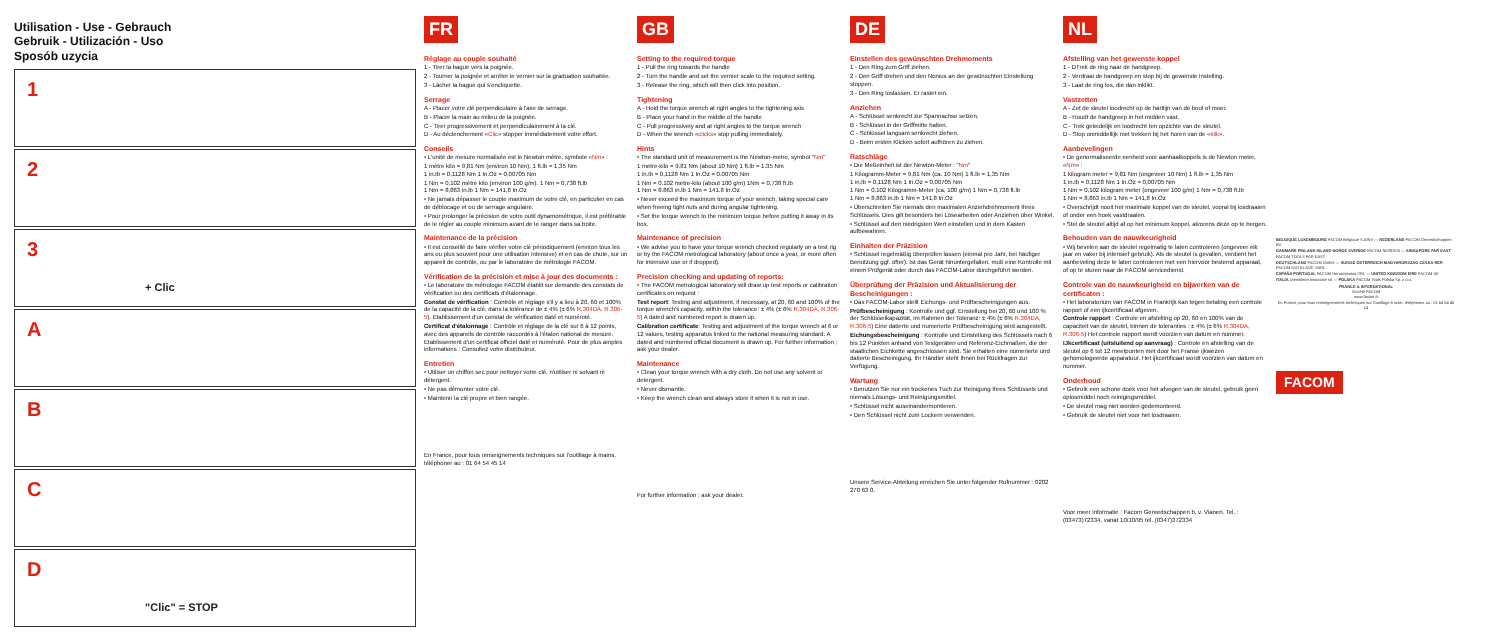Utilisation - Use - Gebrauch
Gebruik - Utilización - Uso
Sposób uzycia
1
2
3
+ Clic
A
B
C
D
"Clic" = STOP
FR
Réglage au couple souhaité
1 - Tirer la bague vers la poignée.
2 - Tourner la poignée et arrêter le vernier sur la graduation souhaitée.
3 - Lâcher la bague qui s'encliquette.
Serrage
A - Placer votre clé perpendiculaire à l'axe de serrage.
B - Placer la main au milieu de la poignée.
C - Tirer progressivement et perpendiculairement à la clé.
D - Au déclenchement «Clic» stopper immédiatement votre effort.
Conseils
• L'unité de mesure normalisée est le Newton mètre, symbole «Nm» :
1 mètre kilo = 9,81 Nm (environ 10 Nm). 1 ft.lb = 1,35 Nm
1 in.lb = 0,1128 Nm 1 In.Oz = 0,00705 Nm
1 Nm = 0,102 mètre kilo (environ 100 g/m). 1 Nm = 0,738 ft.lb
1 Nm = 8,863 in.lb 1 Nm = 141,8 In.Oz
• Ne jamais dépasser le couple maximum de votre clé, en particulier en cas de déblocage et ou de serrage angulaire.
• Pour prolonger la précision de votre outil dynamométrique, il est préférable de le régler au couple minimum avant de le ranger dans sa boite.
Maintenance de la précision
• Il est conseillé de faire vérifier votre clé périodiquement (environ tous les ans ou plus souvent pour une utilisation intensive) et en cas de chute, sur un appareil de contrôle, ou par le laboratoire de métrologie FACOM.
Vérification de la précision et mise à jour des documents :
• Le laboratoire de métrologie FACOM établit sur demande des constats de vérification ou des certificats d'étalonnage.
Constat de vérification : Contrôle et réglage s'il y a lieu à 20, 60 et 100% de la capacité de la clé, dans la tolérance de ± 4% (± 6% R.304DA, R.306-5). Etablissement d'un constat de vérification daté et numéroté.
Certificat d'étalonnage : Contrôle et réglage de la clé sur 6 à 12 points, avec des appareils de contrôle raccordés à l'étalon national de mesure. Etablissement d'un certificat officiel daté et numéroté. Pour de plus amples informations : Consultez votre distributeur.
Entretien
• Utiliser un chiffon sec pour nettoyer votre clé, n'utiliser ni solvant ni détergent.
• Ne pas démonter votre clé.
• Maintenir la clé propre et bien rangée.
En France, pour tous renseignements techniques sur l'outillage à mains, téléphoner au : 01 64 54 45 14
GB
Setting to the required torque
1 - Pull the ring towards the handle
2 - Turn the handle and set the vernier scale to the required setting.
3 - Release the ring, which will then click into position.
Tightening
A - Hold the torque wrench at right angles to the tightening axis
B - Place your hand in the middle of the handle
C - Pull progressively and at right angles to the torque wrench
D - When the wrench «clicks» stop pulling immediately.
Hints
• The standard unit of measurement is the Newton-metre, symbol "Nm"
1 metre-kilo = 9.81 Nm (about 10 Nm) 1 ft.lb = 1.35 Nm
1 in.lb = 0,1128 Nm 1 In.Oz = 0.00705 Nm
1 Nm = 0.102 metre-kilo (about 100 g/m) 1Nm = 0,738 ft.lb
1 Nm = 8.863 in.lb 1 Nm = 141.8 In.Oz
• Never exceed the maximum torque of your wrench, taking special care when freeing tight nuts and during angular tightening.
• Set the torque wrench to the minimum torque before putting it away in its box.
Maintenance of precision
• We advise you to have your torque wrench checked regularly on a test rig or by the FACOM metrological laboratory (about once a year, or more often for intensive use or if dropped).
Precision checking and updating of reports:
• The FACOM metrological laboratory will draw up test reports or calibration certificates on request :
Test report: Testing and adjustment, if necessary, at 20, 60 and 100% of the torque wrench's capacity, within the tolerance: ± 4% (± 6% R.304DA, R.306-5) A dated and numbered report is drawn up.
Calibration certificate: Testing and adjustment of the torque wrench at 6 or 12 values, testing apparatus linked to the national measuring standard. A dated and numbered official document is drawn up. For further information ; ask your dealer.
Maintenance
• Clean your torque wrench with a dry cloth. Do not use any solvent or detergent.
• Never dismantle.
• Keep the wrench clean and always store it when it is not in use.
For further information ; ask your dealer.
DE
Einstellen des gewünschten Drehmoments
1 - Den Ring zum Griff ziehen.
2 - Den Griff drehen und den Nonius an der gewünschten Einstellung stoppen.
3 - Den Ring loslassen. Er rastet ein.
Anziehen
A - Schlüssel senkrecht zur Spannachse setzen.
B - Schlüssel in der Griffmitte halten.
C - Schlüssel langsam senkrecht ziehen.
D - Beim ersten Klicken sofort aufhören zu ziehen.
Ratschläge
• Die Meßeinheit ist der Newton-Meter : "Nm"
1 Kilogramm-Meter = 9,81 Nm (ca. 10 Nm) 1 ft.lb = 1,35 Nm
1 in.lb = 0,1128 Nm 1 In.Oz = 0,00705 Nm
1 Nm = 0,102 Kilogramm-Meter (ca. 100 g/m) 1 Nm = 0,738 ft.lb
1 Nm = 8,863 in.lb 1 Nm = 141,8 In.Oz
• Überschreiten Sie niemals den maximalen Anziehdrehmoment Ihres Schlüssels. Dies gilt besonders bei Lösearbeiten oder Anziehen über Winkel.
• Schlüssel auf den niedrigsten Wert einstellen und in dem Kasten aufbewahren.
Einhalten der Präzision
• Schlüssel regelmäßig überprüfen lassen (einmal pro Jahr, bei häufiger Benutzung ggf. öfter). Ist das Gerät hinuntergefallen, muß eine Kontrolle mit einem Prüfgerät oder durch das FACOM-Labor durchgeführt werden.
Überprüfung der Präzision und Aktualisierung der Bescheinigungen :
• Das FACOM-Labor stellt Eichungs- und Prüfbescheinigungen aus.
Prüfbescheinigung : Kontrolle und ggf. Einstellung bei 20, 60 und 100 % der Schlüsselkapazität, im Rahmen der Toleranz: ± 4% (± 6% R.304DA, R.306-5) Eine datierte und numerierte Prüfbescheinigung wird ausgestellt.
Eichungsbescheinigung : Kontrolle und Einstellung des Schlüssels nach 6 bis 12 Punkten anhand von Testgeräten und Referenz-Eichmaßen, die der staatlichen Eichkette angeschlossen sind. Sie erhalten eine numerierte und datierte Bescheinigung. Ihr Händler steht Ihnen bei Rückfragen zur Verfügung.
Wartung
• Benutzen Sie nur ein trockenes Tuch zur Reinigung Ihres Schlüssels und niemals Lösungs- und Reinigungsmittel.
• Schlüssel nicht auseinandermontieren.
• Den Schlüssel nicht zum Lockern verwenden.
Unsere Service-Abteilung erreichen Sie unter folgender Rufnummer : 0202 270 63 0.
NL
Afstelling van het gewenste koppel
1 - DTrek de ring naar de handgreep.
2 - Verdraai de handgreep en stop bij de gewenste instelling.
3 - Laat de ring los, die dan inklikt.
Vastzetten
A - Zet de sleutel loodrecht op de hartlijn van de bout of moer.
B - Houdt de handgreep in het midden vast.
C - Trek geleidelijk en loodrecht ten opzichte van de sleutel.
D - Stop onmiddellijk met trekken bij het horen van de «klik».
Aanbevelingen
• De genormaliseerde eenheid voor aanhaalkoppels is de Newton meter, «Nm» :
1 kilogram meter = 9,81 Nm (ongeveer 10 Nm) 1 ft.lb = 1,35 Nm
1 in.lb = 0,1128 Nm 1 In.Oz = 0,00705 Nm
1 Nm = 0,102 kilogram meter (ongeveer 100 g/m) 1 Nm = 0,738 ft.lb
1 Nm = 8,863 in.lb 1 Nm = 141,8 In.Oz
• Overschrijdt nooit het maximale koppel van de sleutel, vooral bij losdraaien of onder een hoek vastdraaien.
• Stel de sleutel altijd af op het minimum koppel, alvorens deze op te bergen.
Behouden van de nauwkeurigheid
• Wij bevelen aan de sleutel regelmatig te laten controleren (ongeveer elk jaar en vaker bij intensief gebruik). Als de sleutel is gevallen, verdient het aanbeveling deze te laten controleren met een hiervoor bestemd apparaat, of op te sturen naar de FACOM servicedienst.
Controle van de nauwkeurigheid en bijwerken van de certificaten :
• Het laboratorium van FACOM in Frankrijk kan tegen betaling een controle rapport of een ijkcertificaat afgeven.
Controle rapport : Controle en afstelling op 20, 60 en 100% van de capaciteit van de sleutel, binnen de toleranties : ± 4% (± 6% R.304DA, R.306-5) Het controle rapport wordt voorzien van datum en nummer.
IJkcertificaat (uitsluitend op aanvraag) : Controle en afstelling van de sleutel op 6 tot 12 meetpunten met door het Franse ijkwezen gehomologeerde apparatuur. Het ijkcertificaat wordt voorzien van datum en nummer.
Onderhoud
• Gebruik een schone doek voor het afvegen van de sleutel, gebruik geen oplosmiddel noch reinigingsmiddel.
• De sleutel mag niet worden gedemonteerd.
• Gebruik de sleutel niet voor het losdraaien.
Voor meer informatie : Facom Gereedschappen b. v. Vianen. Tel. : (03473)72334, vanat 10/10/95 tel. (0347)372334
BELGIQUE LUXEMBOURG FACOM Belgique S.A/NV — NEDERLAND FACOM Gereedschappen BV
DANMARK FINLAND ISLAND NORGE SVERIGE FACOM NORDEN — SINGAPORE FAR EAST FACOM TOOLS FAR EAST
DEUTSCHLAND FACOM GmbH — SUISSE ÖSTERREICH MAGYARORSZAG CESKA REP. FACOM OUTILLAGE SARL
ESPAÑA PORTUGAL FACOM Herramientas SRL — UNITED KINGDOM EIRE FACOM UK
ITALIA Utensilerie Associate srl — POLSKA FACOM Tools Polska Sp. z o.o.
FRANCE & INTERNATIONAL
Société FACOM
www.facom.fr
En France, pour tous renseignements techniques sur l'outillage à main, téléphonez au : 01 64 54 45 14
FACOM